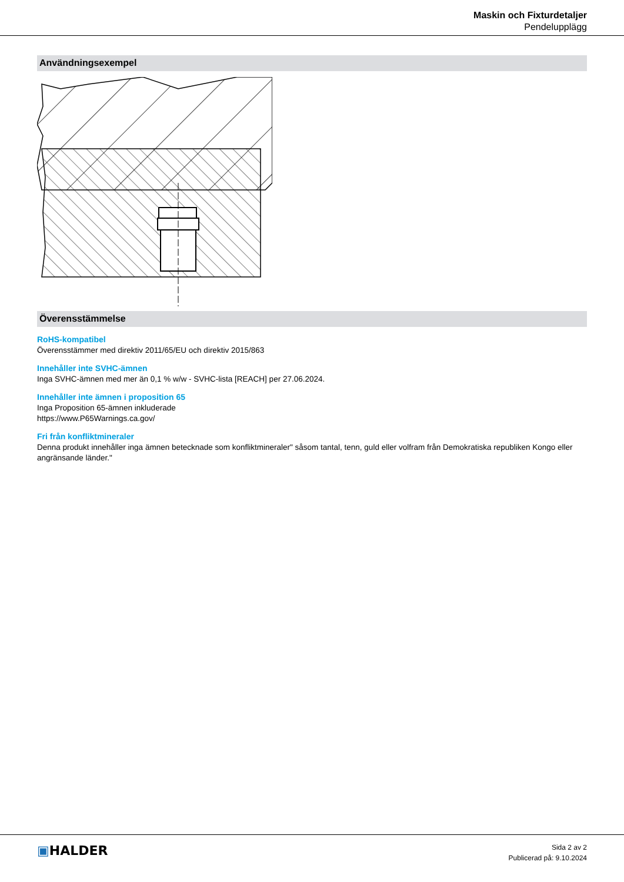Maskin och Fixturdetaljer
Pendelupplägg
Användningsexempel
Överensstämmelse
RoHS-kompatibel
Överensstämmer med direktiv 2011/65/EU och direktiv 2015/863
Innehåller inte SVHC-ämnen
Inga SVHC-ämnen med mer än 0,1 % w/w - SVHC-lista [REACH] per 27.06.2024.
Innehåller inte ämnen i proposition 65
Inga Proposition 65-ämnen inkluderade
https://www.P65Warnings.ca.gov/
Fri från konfliktmineraler
Denna produkt innehåller inga ämnen betecknade som konfliktmineraler" såsom tantal, tenn, guld eller volfram från Demokratiska republiken Kongo eller angränsande länder."
▣HALDER
Sida 2 av 2
Publicerad på: 9.10.2024